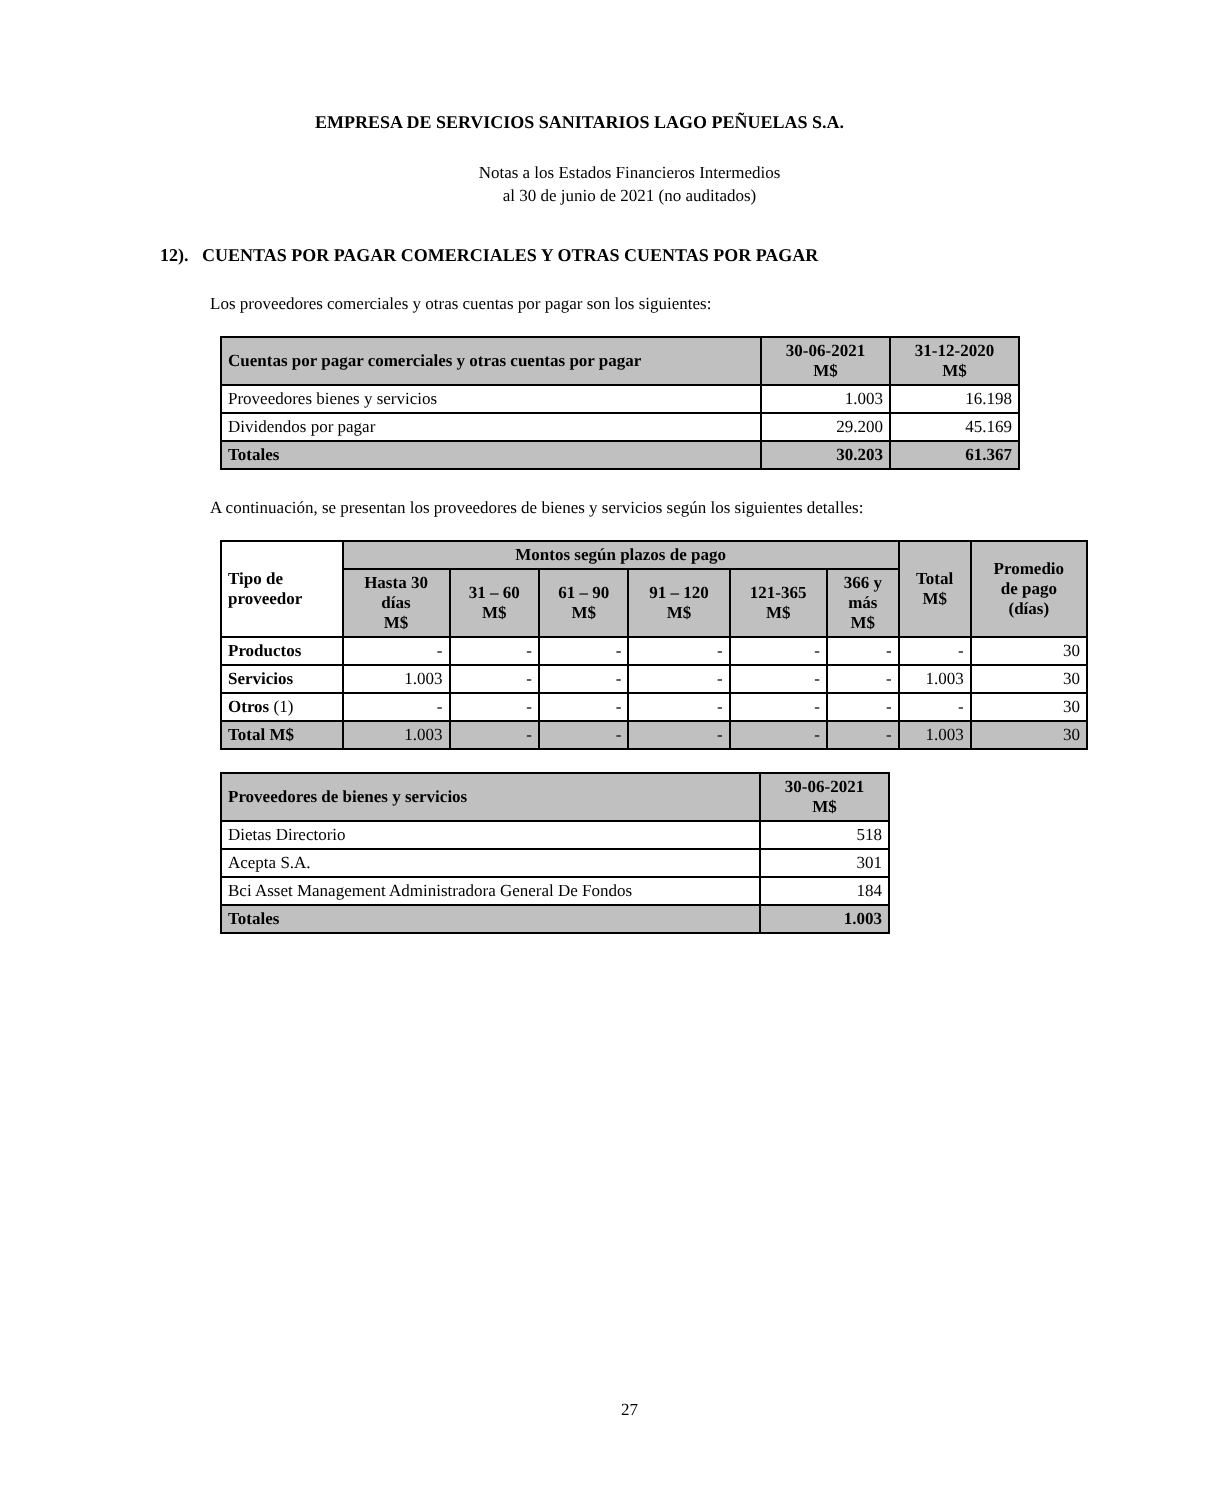EMPRESA DE SERVICIOS SANITARIOS LAGO PEÑUELAS S.A.
Notas a los Estados Financieros Intermedios
al 30 de junio de 2021 (no auditados)
12). CUENTAS POR PAGAR COMERCIALES Y OTRAS CUENTAS POR PAGAR
Los proveedores comerciales y otras cuentas por pagar son los siguientes:
| Cuentas por pagar comerciales y otras cuentas por pagar | 30-06-2021 M$ | 31-12-2020 M$ |
| --- | --- | --- |
| Proveedores bienes y servicios | 1.003 | 16.198 |
| Dividendos por pagar | 29.200 | 45.169 |
| Totales | 30.203 | 61.367 |
A continuación, se presentan los proveedores de bienes y servicios según los siguientes detalles:
| Tipo de proveedor | Montos según plazos de pago | | | | | | Total M$ | Promedio de pago (días) |
| --- | --- | --- | --- | --- | --- | --- | --- | --- |
| | Hasta 30 días M$ | 31 – 60 M$ | 61 – 90 M$ | 91 – 120 M$ | 121-365 M$ | 366 y más M$ | | |
| Productos | - | - | - | - | - | - | - | 30 |
| Servicios | 1.003 | - | - | - | - | - | 1.003 | 30 |
| Otros (1) | - | - | - | - | - | - | - | 30 |
| Total M$ | 1.003 | - | - | - | - | - | 1.003 | 30 |
| Proveedores de bienes y servicios | 30-06-2021 M$ |
| --- | --- |
| Dietas Directorio | 518 |
| Acepta S.A. | 301 |
| Bci Asset Management Administradora General De Fondos | 184 |
| Totales | 1.003 |
27